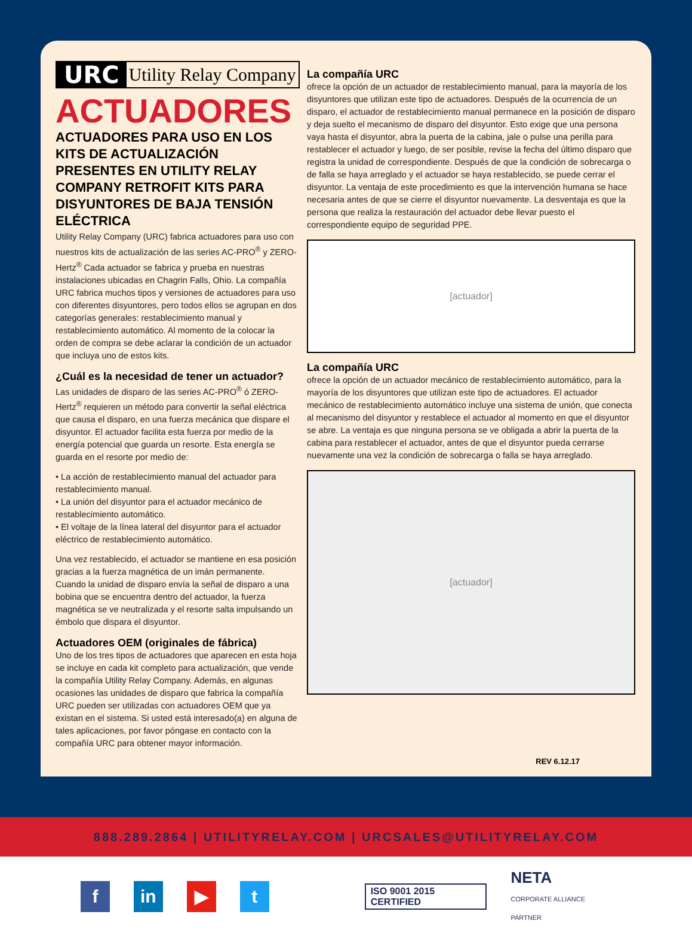URC Utility Relay Company
ACTUADORES
ACTUADORES PARA USO EN LOS KITS DE ACTUALIZACIÓN PRESENTES EN UTILITY RELAY COMPANY RETROFIT KITS PARA DISYUNTORES DE BAJA TENSIÓN ELÉCTRICA
Utility Relay Company (URC) fabrica actuadores para uso con nuestros kits de actualización de las series AC-PRO<sup>®</sup> y ZERO-Hertz<sup>®</sup> Cada actuador se fabrica y prueba en nuestras instalaciones ubicadas en Chagrin Falls, Ohio. La compañía URC fabrica muchos tipos y versiones de actuadores para uso con diferentes disyuntores, pero todos ellos se agrupan en dos categorías generales: restablecimiento manual y restablecimiento automático. Al momento de la colocar la orden de compra se debe aclarar la condición de un actuador que incluya uno de estos kits.
¿Cuál es la necesidad de tener un actuador?
Las unidades de disparo de las series AC-PRO<sup>®</sup> ó ZERO-Hertz<sup>®</sup> requieren un método para convertir la señal eléctrica que causa el disparo, en una fuerza mecánica que dispare el disyuntor. El actuador facilita esta fuerza por medio de la energía potencial que guarda un resorte. Esta energía se guarda en el resorte por medio de:
• La acción de restablecimiento manual del actuador para restablecimiento manual.
• La unión del disyuntor para el actuador mecánico de restablecimiento automático.
• El voltaje de la línea lateral del disyuntor para el actuador eléctrico de restablecimiento automático.
Una vez restablecido, el actuador se mantiene en esa posición gracias a la fuerza magnética de un imán permanente. Cuando la unidad de disparo envía la señal de disparo a una bobina que se encuentra dentro del actuador, la fuerza magnética se ve neutralizada y el resorte salta impulsando un émbolo que dispara el disyuntor.
Actuadores OEM (originales de fábrica)
Uno de los tres tipos de actuadores que aparecen en esta hoja se incluye en cada kit completo para actualización, que vende la compañía Utility Relay Company. Además, en algunas ocasiones las unidades de disparo que fabrica la compañía URC pueden ser utilizadas con actuadores OEM que ya existan en el sistema. Si usted está interesado(a) en alguna de tales aplicaciones, por favor póngase en contacto con la compañía URC para obtener mayor información.
La compañía URC
ofrece la opción de un actuador de restablecimiento manual, para la mayoría de los disyuntores que utilizan este tipo de actuadores. Después de la ocurrencia de un disparo, el actuador de restablecimiento manual permanece en la posición de disparo y deja suelto el mecanismo de disparo del disyuntor. Esto exige que una persona vaya hasta el disyuntor, abra la puerta de la cabina, jale o pulse una perilla para restablecer el actuador y luego, de ser posible, revise la fecha del último disparo que registra la unidad de correspondiente. Después de que la condición de sobrecarga o de falla se haya arreglado y el actuador se haya restablecido, se puede cerrar el disyuntor. La ventaja de este procedimiento es que la intervención humana se hace necesaria antes de que se cierre el disyuntor nuevamente. La desventaja es que la persona que realiza la restauración del actuador debe llevar puesto el correspondiente equipo de seguridad PPE.
[actuador]
La compañía URC
ofrece la opción de un actuador mecánico de restablecimiento automático, para la mayoría de los disyuntores que utilizan este tipo de actuadores. El actuador mecánico de restablecimiento automático incluye una sistema de unión, que conecta al mecanismo del disyuntor y restablece el actuador al momento en que el disyuntor se abre. La ventaja es que ninguna persona se ve obligada a abrir la puerta de la cabina para restablecer el actuador, antes de que el disyuntor pueda cerrarse nuevamente una vez la condición de sobrecarga o falla se haya arreglado.
[actuador]
REV 6.12.17
888.289.2864 | UTILITYRELAY.COM | URCSALES@UTILITYRELAY.COM
f in ▶ t
ISO 9001 2015 CERTIFIED
NETA
CORPORATE ALLIANCE PARTNER